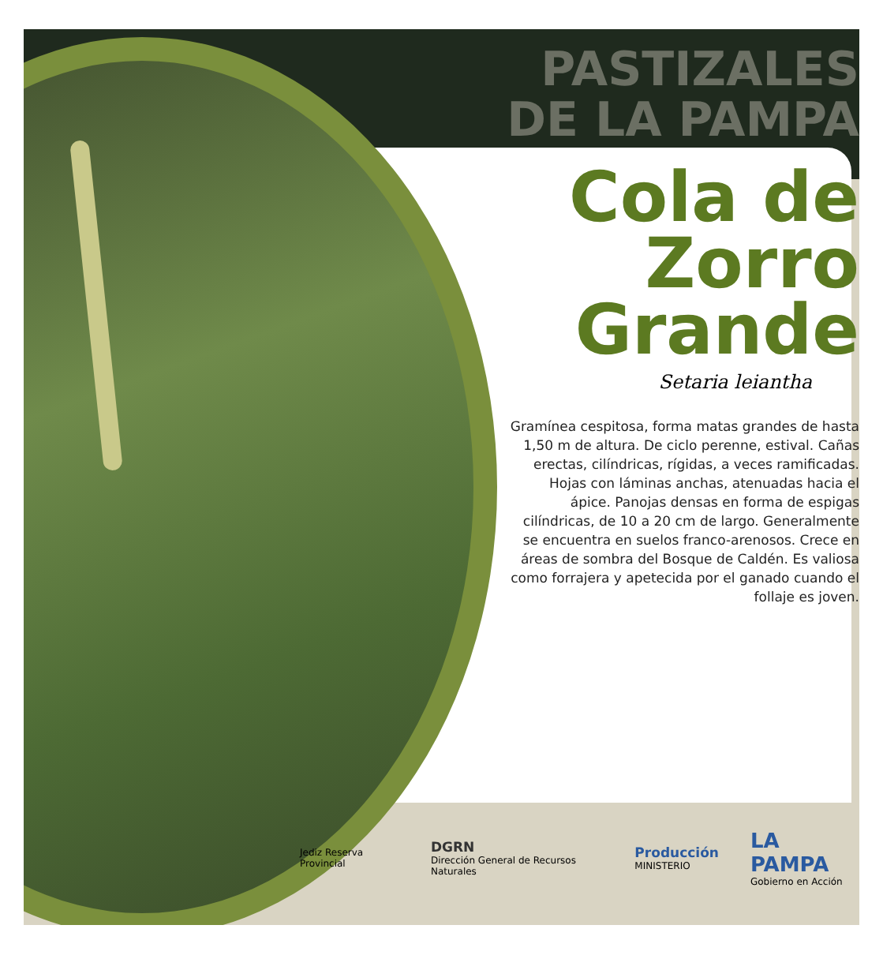PASTIZALES
DE LA PAMPA
Cola de
Zorro
Grande
Setaria leiantha
Gramínea cespitosa, forma matas grandes de hasta 1,50 m de altura. De ciclo perenne, estival. Cañas erectas, cilíndricas, rígidas, a veces ramificadas. Hojas con láminas anchas, atenuadas hacia el ápice. Panojas densas en forma de espigas cilíndricas, de 10 a 20 cm de largo. Generalmente se encuentra en suelos franco-arenosos. Crece en áreas de sombra del Bosque de Caldén. Es valiosa como forrajera y apetecida por el ganado cuando el follaje es joven.
Jediz Reserva Provincial DGRN
Dirección General de Recursos Naturales Producción
MINISTERIO LA PAMPA
Gobierno en Acción